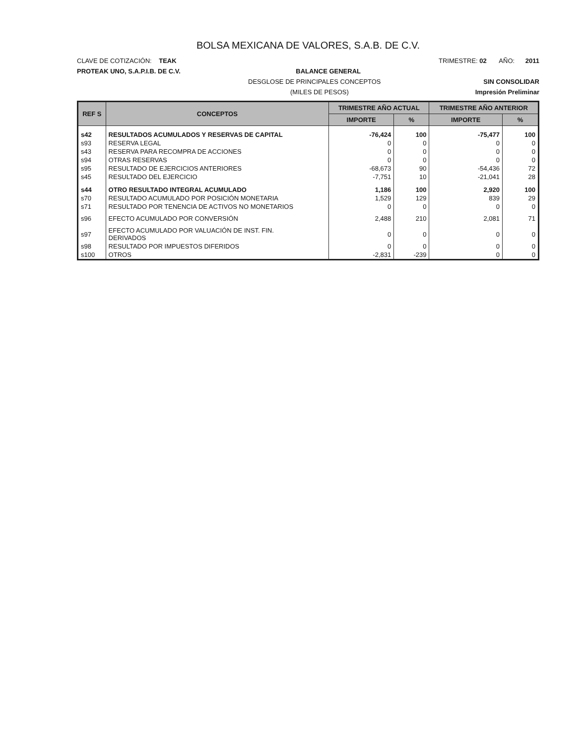BOLSA MEXICANA DE VALORES, S.A.B. DE C.V.
CLAVE DE COTIZACIÓN: TEAK TRIMESTRE: 02 AÑO: 2011
PROTEAK UNO, S.A.P.I.B. DE C.V. BALANCE GENERAL
DESGLOSE DE PRINCIPALES CONCEPTOS SIN CONSOLIDAR
(MILES DE PESOS) Impresión Preliminar
| REF S | CONCEPTOS | TRIMESTRE AÑO ACTUAL | | TRIMESTRE AÑO ANTERIOR | |
| --- | --- | --- | --- | --- | --- |
| | | IMPORTE | % | IMPORTE | % |
| s42 | RESULTADOS ACUMULADOS Y RESERVAS DE CAPITAL | -76,424 | 100 | -75,477 | 100 |
| s93 | RESERVA LEGAL | 0 | 0 | 0 | 0 |
| s43 | RESERVA PARA RECOMPRA DE ACCIONES | 0 | 0 | 0 | 0 |
| s94 | OTRAS RESERVAS | 0 | 0 | 0 | 0 |
| s95 | RESULTADO DE EJERCICIOS ANTERIORES | -68,673 | 90 | -54,436 | 72 |
| s45 | RESULTADO DEL EJERCICIO | -7,751 | 10 | -21,041 | 28 |
| s44 | OTRO RESULTADO INTEGRAL ACUMULADO | 1,186 | 100 | 2,920 | 100 |
| s70 | RESULTADO ACUMULADO POR POSICIÓN MONETARIA | 1,529 | 129 | 839 | 29 |
| s71 | RESULTADO POR TENENCIA DE ACTIVOS NO MONETARIOS | 0 | 0 | 0 | 0 |
| s96 | EFECTO ACUMULADO POR CONVERSIÓN | 2,488 | 210 | 2,081 | 71 |
| s97 | EFECTO ACUMULADO POR VALUACIÓN DE INST. FIN. DERIVADOS | 0 | 0 | 0 | 0 |
| s98 | RESULTADO POR IMPUESTOS DIFERIDOS | 0 | 0 | 0 | 0 |
| s100 | OTROS | -2,831 | -239 | 0 | 0 |